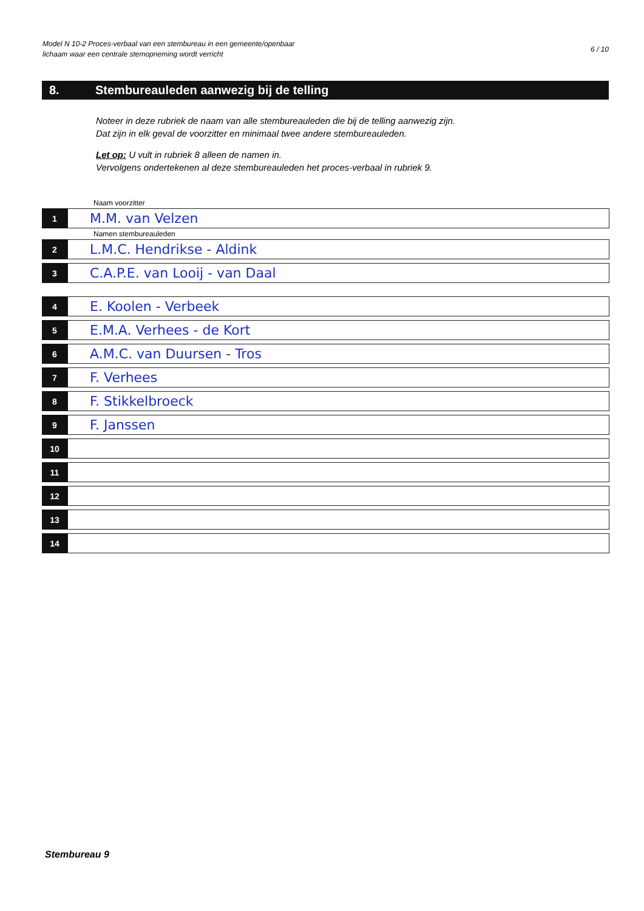Model N 10-2 Proces-verbaal van een stembureau in een gemeente/openbaar
lichaam waar een centrale stemopneming wordt verricht
6 / 10
8. Stembureauleden aanwezig bij de telling
Noteer in deze rubriek de naam van alle stembureauleden die bij de telling aanwezig zijn.
Dat zijn in elk geval de voorzitter en minimaal twee andere stembureauleden.
Let op: U vult in rubriek 8 alleen de namen in.
Vervolgens ondertekenen al deze stembureauleden het proces-verbaal in rubriek 9.
Naam voorzitter
1
M.M. van Velzen
Namen stembureauleden
2
L.M.C. Hendrikse - Aldink
3
C.A.P.E. van Looij - van Daal
4
E. Koolen - Verbeek
5
E.M.A. Verhees - de Kort
6
A.M.C. van Duursen - Tros
7
F. Verhees
8
F. Stikkelbroeck
9
F. Janssen
10
11
12
13
14
Stembureau 9